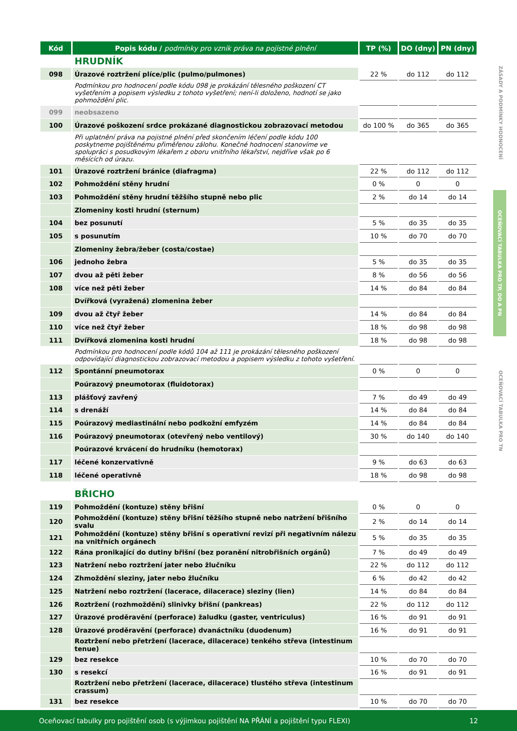ZÁSADY A PODMÍNKY HODNOCENÍ
OCEŇOVACÍ TABULKA PRO TP, DO A PN
OCEŇOVACÍ TABULKA PRO TN
| Kód | Popis kódu / podmínky pro vznik práva na pojistné plnění | TP (%) | DO (dny) | PN (dny) |
| --- | --- | --- | --- | --- |
| | HRUDNÍK | | | |
| 098 | Úrazové roztržení plíce/plic (pulmo/pulmones) | 22 % | do 112 | do 112 |
| | Podmínkou pro hodnocení podle kódu 098 je prokázání tělesného poškození CT vyšetřením a popisem výsledku z tohoto vyšetření; není-li doloženo, hodnotí se jako pohmoždění plic. | | | |
| 099 | neobsazeno | | | |
| 100 | Úrazové poškození srdce prokázané diagnostickou zobrazovací metodou | do 100 % | do 365 | do 365 |
| | Při uplatnění práva na pojistné plnění před skončením léčení podle kódu 100 poskytneme pojištěnému přiměřenou zálohu. Konečné hodnocení stanovíme ve spolupráci s posudkovým lékařem z oboru vnitřního lékařství, nejdříve však po 6 měsících od úrazu. | | | |
| 101 | Úrazové roztržení bránice (diafragma) | 22 % | do 112 | do 112 |
| 102 | Pohmoždění stěny hrudní | 0 % | 0 | 0 |
| 103 | Pohmoždění stěny hrudní těžšího stupně nebo plic | 2 % | do 14 | do 14 |
| | Zlomeniny kosti hrudní (sternum) | | | |
| 104 | bez posunutí | 5 % | do 35 | do 35 |
| 105 | s posunutím | 10 % | do 70 | do 70 |
| | Zlomeniny žebra/žeber (costa/costae) | | | |
| 106 | jednoho žebra | 5 % | do 35 | do 35 |
| 107 | dvou až pěti žeber | 8 % | do 56 | do 56 |
| 108 | více než pěti žeber | 14 % | do 84 | do 84 |
| | Dvířková (vyražená) zlomenina žeber | | | |
| 109 | dvou až čtyř žeber | 14 % | do 84 | do 84 |
| 110 | více než čtyř žeber | 18 % | do 98 | do 98 |
| 111 | Dvířková zlomenina kosti hrudní | 18 % | do 98 | do 98 |
| | Podmínkou pro hodnocení podle kódů 104 až 111 je prokázání tělesného poškození odpovídající diagnostickou zobrazovací metodou a popisem výsledku z tohoto vyšetření. | | | |
| 112 | Spontánní pneumotorax | 0 % | 0 | 0 |
| | Poúrazový pneumotorax (fluidotorax) | | | |
| 113 | plášťový zavřený | 7 % | do 49 | do 49 |
| 114 | s drenáží | 14 % | do 84 | do 84 |
| 115 | Poúrazový mediastinální nebo podkožní emfyzém | 14 % | do 84 | do 84 |
| 116 | Poúrazový pneumotorax (otevřený nebo ventilový) | 30 % | do 140 | do 140 |
| | Poúrazové krvácení do hrudníku (hemotorax) | | | |
| 117 | léčené konzervativně | 9 % | do 63 | do 63 |
| 118 | léčené operativně | 18 % | do 98 | do 98 |
| | BŘICHO | | | |
| 119 | Pohmoždění (kontuze) stěny břišní | 0 % | 0 | 0 |
| 120 | Pohmoždění (kontuze) stěny břišní těžšího stupně nebo natržení břišního svalu | 2 % | do 14 | do 14 |
| 121 | Pohmoždění (kontuze) stěny břišní s operativní revizí při negativním nálezu na vnitřních orgánech | 5 % | do 35 | do 35 |
| 122 | Rána pronikající do dutiny břišní (bez poranění nitrobřišních orgánů) | 7 % | do 49 | do 49 |
| 123 | Natržení nebo roztržení jater nebo žlučníku | 22 % | do 112 | do 112 |
| 124 | Zhmoždění sleziny, jater nebo žlučníku | 6 % | do 42 | do 42 |
| 125 | Natržení nebo roztržení (lacerace, dilacerace) sleziny (lien) | 14 % | do 84 | do 84 |
| 126 | Roztržení (rozhmoždění) slinivky břišní (pankreas) | 22 % | do 112 | do 112 |
| 127 | Úrazové proděravění (perforace) žaludku (gaster, ventriculus) | 16 % | do 91 | do 91 |
| 128 | Úrazové proděravění (perforace) dvanáctníku (duodenum) | 16 % | do 91 | do 91 |
| | Roztržení nebo přetržení (lacerace, dilacerace) tenkého střeva (intestinum tenue) | | | |
| 129 | bez resekce | 10 % | do 70 | do 70 |
| 130 | s resekcí | 16 % | do 91 | do 91 |
| | Roztržení nebo přetržení (lacerace, dilacerace) tlustého střeva (intestinum crassum) | | | |
| 131 | bez resekce | 10 % | do 70 | do 70 |
Oceňovací tabulky pro pojištění osob (s výjimkou pojištění NA PŘÁNÍ a pojištění typu FLEXI) 12